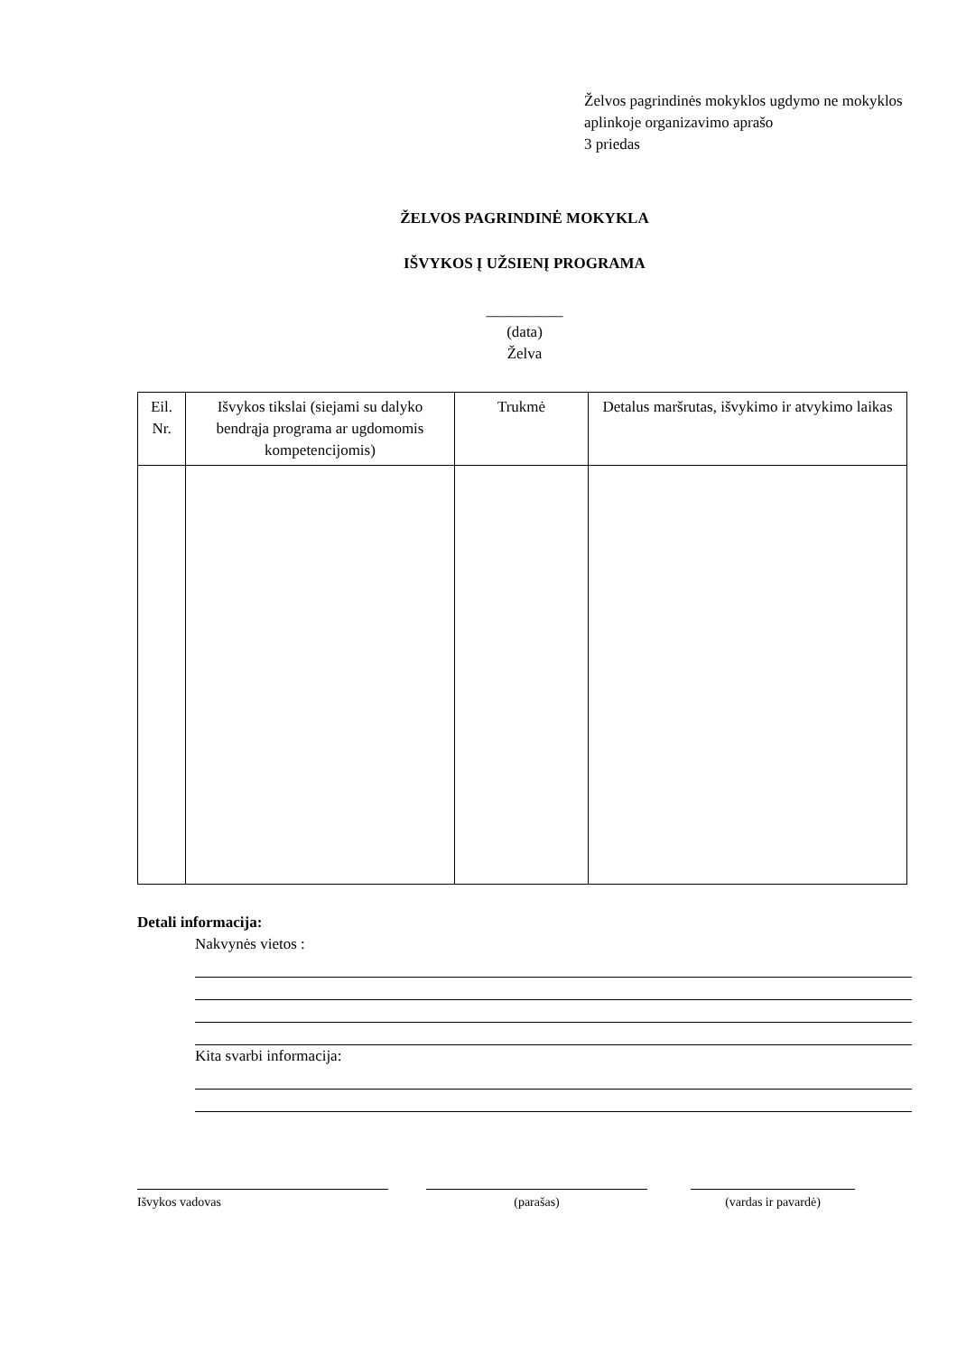Želvos pagrindinės mokyklos ugdymo ne mokyklos aplinkoje organizavimo aprašo
3 priedas
ŽELVOS PAGRINDINĖ MOKYKLA
IŠVYKOS Į UŽSIENĮ PROGRAMA
__________
(data)
Želva
| Eil. Nr. | Išvykos tikslai (siejami su dalyko bendrąja programa ar ugdomomis kompetencijomis) | Trukmė | Detalus maršrutas, išvykimo ir atvykimo laikas |
| --- | --- | --- | --- |
Detali informacija:
Nakvynės vietos :
Kita svarbi informacija:
Išvykos vadovas (parašas) (vardas ir pavardė)